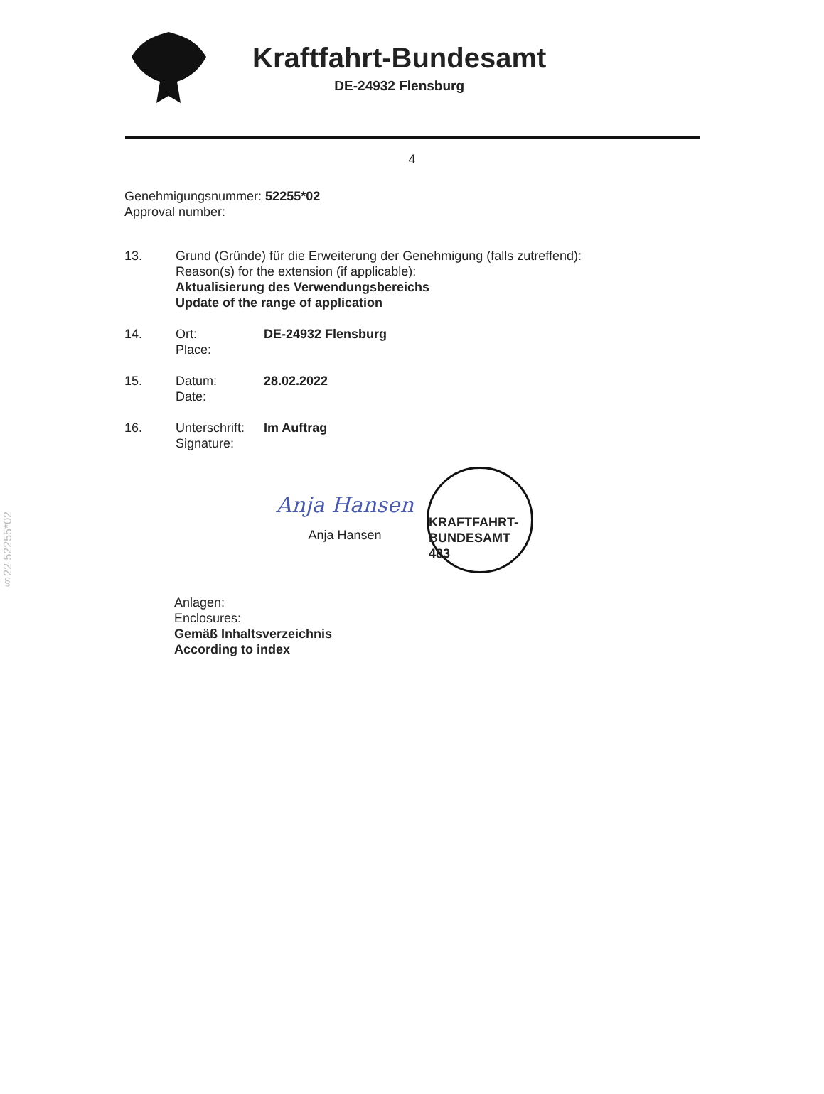Kraftfahrt-Bundesamt
DE-24932 Flensburg
4
§22 52255*02
Genehmigungsnummer: 52255*02
Approval number:
13. Grund (Gründe) für die Erweiterung der Genehmigung (falls zutreffend):
Reason(s) for the extension (if applicable):
Aktualisierung des Verwendungsbereichs
Update of the range of application
14. Ort:
Place:
DE-24932 Flensburg
15. Datum:
Date:
28.02.2022
16. Unterschrift:
Signature:
Im Auftrag
Anja Hansen
Anja Hansen
KRAFTFAHRT-BUNDESAMT 483
Anlagen:
Enclosures:
Gemäß Inhaltsverzeichnis
According to index